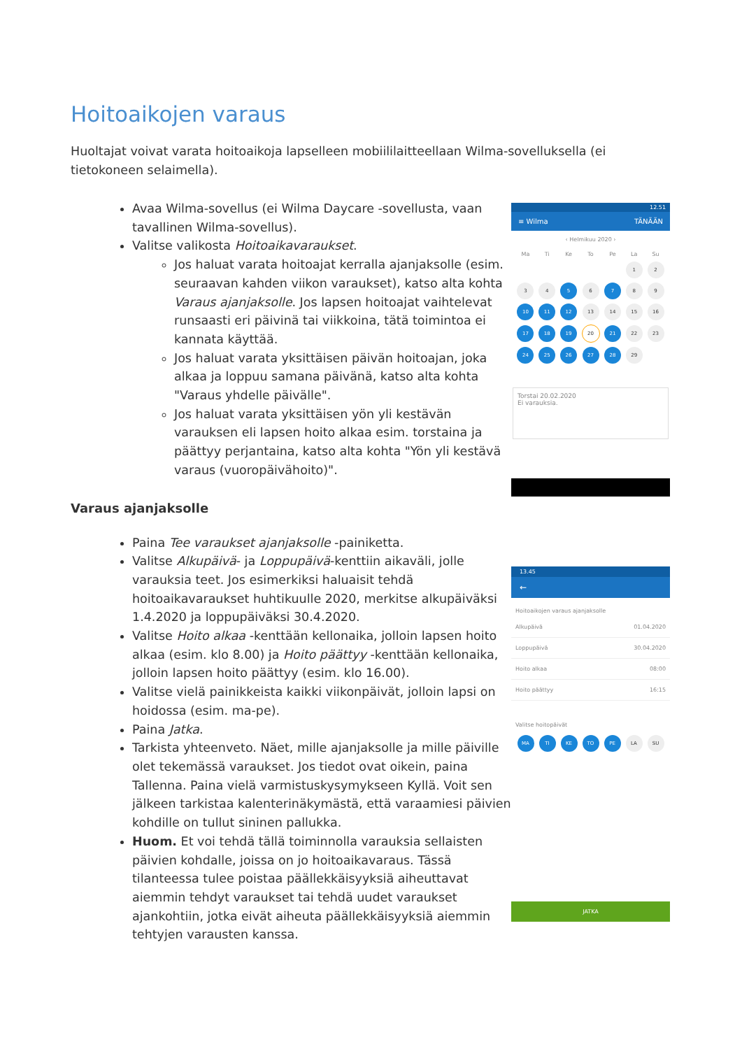Hoitoaikojen varaus
Huoltajat voivat varata hoitoaikoja lapselleen mobiililaitteellaan Wilma-sovelluksella (ei tietokoneen selaimella).
Avaa Wilma-sovellus (ei Wilma Daycare -sovellusta, vaan tavallinen Wilma-sovellus).
Valitse valikosta Hoitoaikavaraukset.
Jos haluat varata hoitoajat kerralla ajanjaksolle (esim. seuraavan kahden viikon varaukset), katso alta kohta Varaus ajanjaksolle. Jos lapsen hoitoajat vaihtelevat runsaasti eri päivinä tai viikkoina, tätä toimintoa ei kannata käyttää.
Jos haluat varata yksittäisen päivän hoitoajan, joka alkaa ja loppuu samana päivänä, katso alta kohta "Varaus yhdelle päivälle".
Jos haluat varata yksittäisen yön yli kestävän varauksen eli lapsen hoito alkaa esim. torstaina ja päättyy perjantaina, katso alta kohta "Yön yli kestävä varaus (vuoropäivähoito)".
Varaus ajanjaksolle
Paina Tee varaukset ajanjaksolle -painiketta.
Valitse Alkupäivä- ja Loppupäivä-kenttiin aikaväli, jolle varauksia teet. Jos esimerkiksi haluaisit tehdä hoitoaikavaraukset huhtikuulle 2020, merkitse alkupäiväksi 1.4.2020 ja loppupäiväksi 30.4.2020.
Valitse Hoito alkaa -kenttään kellonaika, jolloin lapsen hoito alkaa (esim. klo 8.00) ja Hoito päättyy -kenttään kellonaika, jolloin lapsen hoito päättyy (esim. klo 16.00).
Valitse vielä painikkeista kaikki viikonpäivät, jolloin lapsi on hoidossa (esim. ma-pe).
Paina Jatka.
Tarkista yhteenveto. Näet, mille ajanjaksolle ja mille päiville olet tekemässä varaukset. Jos tiedot ovat oikein, paina Tallenna. Paina vielä varmistuskysymykseen Kyllä. Voit sen jälkeen tarkistaa kalenterinäkymästä, että varaamiesi päivien kohdille on tullut sininen pallukka.
Huom. Et voi tehdä tällä toiminnolla varauksia sellaisten päivien kohdalle, joissa on jo hoitoaikavaraus. Tässä tilanteessa tulee poistaa päällekkäisyyksiä aiheuttavat aiemmin tehdyt varaukset tai tehdä uudet varaukset ajankohtiin, jotka eivät aiheuta päällekkäisyyksiä aiemmin tehtyjen varausten kanssa.
12.51
≡ Wilma TÄNÄÄN
‹ Helmikuu 2020 ›
Ma Ti Ke To Pe La Su 12 34 5 6 7 8 9 10 11 12 13 14 15 16 17 18 19 20 21 22 23 24 25 26 27 28 29
Torstai 20.02.2020
Ei varauksia.
13.45
←
Hoitoaikojen varaus ajanjaksolle
Alkupäivä 01.04.2020
Loppupäivä 30.04.2020
Hoito alkaa 08:00
Hoito päättyy 16:15
Valitse hoitopäivät
MA TI KE TO PE LA SU
JATKA